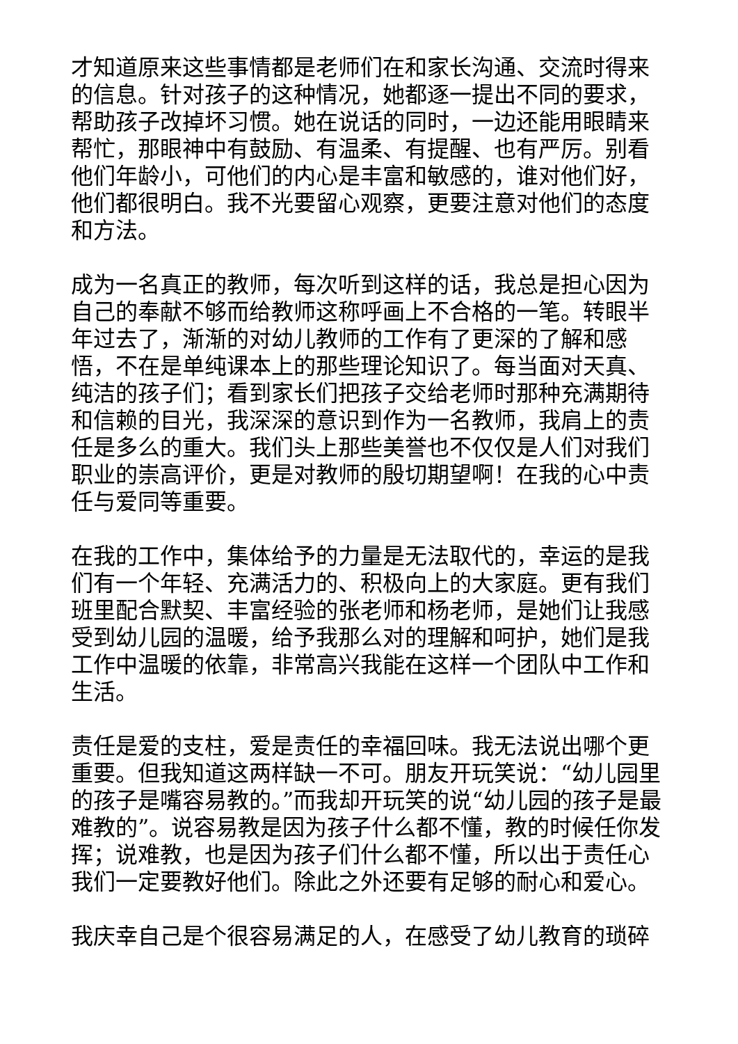才知道原来这些事情都是老师们在和家长沟通、交流时得来的信息。针对孩子的这种情况，她都逐一提出不同的要求，帮助孩子改掉坏习惯。她在说话的同时，一边还能用眼睛来帮忙，那眼神中有鼓励、有温柔、有提醒、也有严厉。别看他们年龄小，可他们的内心是丰富和敏感的，谁对他们好，他们都很明白。我不光要留心观察，更要注意对他们的态度和方法。
成为一名真正的教师，每次听到这样的话，我总是担心因为自己的奉献不够而给教师这称呼画上不合格的一笔。转眼半年过去了，渐渐的对幼儿教师的工作有了更深的了解和感悟，不在是单纯课本上的那些理论知识了。每当面对天真、纯洁的孩子们；看到家长们把孩子交给老师时那种充满期待和信赖的目光，我深深的意识到作为一名教师，我肩上的责任是多么的重大。我们头上那些美誉也不仅仅是人们对我们职业的崇高评价，更是对教师的殷切期望啊！在我的心中责任与爱同等重要。
在我的工作中，集体给予的力量是无法取代的，幸运的是我们有一个年轻、充满活力的、积极向上的大家庭。更有我们班里配合默契、丰富经验的张老师和杨老师，是她们让我感受到幼儿园的温暖，给予我那么对的理解和呵护，她们是我工作中温暖的依靠，非常高兴我能在这样一个团队中工作和生活。
责任是爱的支柱，爱是责任的幸福回味。我无法说出哪个更重要。但我知道这两样缺一不可。朋友开玩笑说：“幼儿园里的孩子是嘴容易教的。”而我却开玩笑的说“幼儿园的孩子是最难教的”。说容易教是因为孩子什么都不懂，教的时候任你发挥；说难教，也是因为孩子们什么都不懂，所以出于责任心我们一定要教好他们。除此之外还要有足够的耐心和爱心。
我庆幸自己是个很容易满足的人，在感受了幼儿教育的琐碎